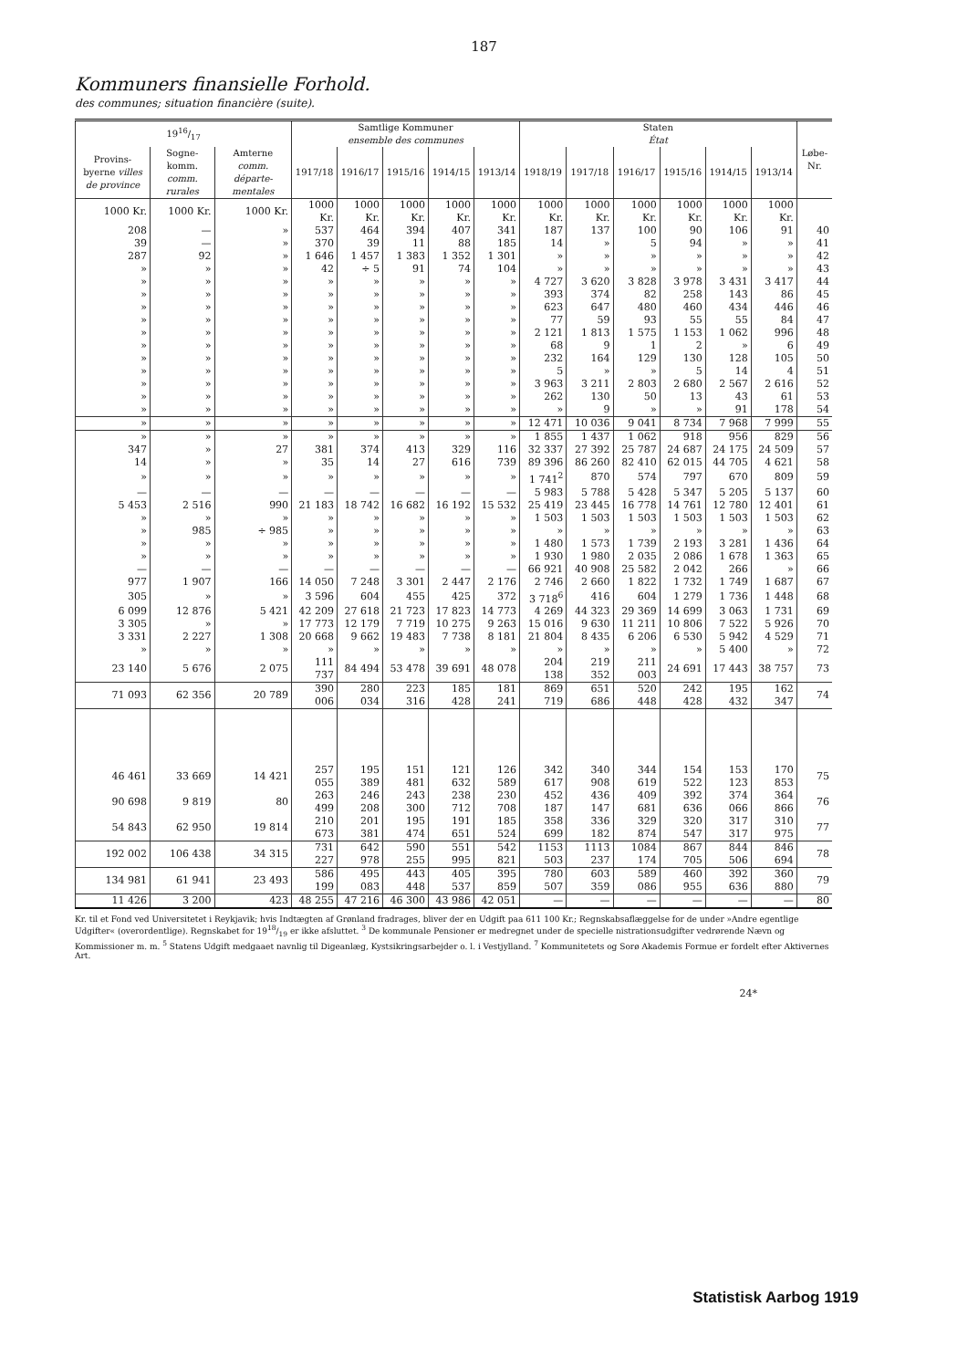187
Kommuners finansielle Forhold.
des communes; situation financière (suite).
| 1916/17 | | | Samtlige Kommuner ensemble des communes | | | | | Staten État | | | | | | Løbe-Nr. |
| --- | --- | --- | --- | --- | --- | --- | --- | --- | --- | --- | --- | --- | --- | --- |
| Provins-byerne villes de province | Sogne-komm. comm. rurales | Amterne comm. départe-mentales | 1917/18 | 1916/17 | 1915/16 | 1914/15 | 1913/14 | 1918/19 | 1917/18 | 1916/17 | 1915/16 | 1914/15 | 1913/14 | |
| 1000 Kr. | 1000 Kr. | 1000 Kr. | 1000 Kr. | 1000 Kr. | 1000 Kr. | 1000 Kr. | 1000 Kr. | 1000 Kr. | 1000 Kr. | 1000 Kr. | 1000 Kr. | 1000 Kr. | 1000 Kr. | |
| 208 | — | » | 537 | 464 | 394 | 407 | 341 | 187 | 137 | 100 | 90 | 106 | 91 | 40 |
| 39 | — | » | 370 | 39 | 11 | 88 | 185 | 14 | » | 5 | 94 | » | » | 41 |
| 287 | 92 | » | 1 646 | 1 457 | 1 383 | 1 352 | 1 301 | » | » | » | » | » | » | 42 |
| » | » | » | 42 | ÷ 5 | 91 | 74 | 104 | » | » | » | » | » | » | 43 |
| » | » | » | » | » | » | » | » | 4 727 | 3 620 | 3 828 | 3 978 | 3 431 | 3 417 | 44 |
| » | » | » | » | » | » | » | » | 393 | 374 | 82 | 258 | 143 | 86 | 45 |
| » | » | » | » | » | » | » | » | 623 | 647 | 480 | 460 | 434 | 446 | 46 |
| » | » | » | » | » | » | » | » | 77 | 59 | 93 | 55 | 55 | 84 | 47 |
| » | » | » | » | » | » | » | » | 2 121 | 1 813 | 1 575 | 1 153 | 1 062 | 996 | 48 |
| » | » | » | » | » | » | » | » | 68 | 9 | 1 | 2 | » | 6 | 49 |
| » | » | » | » | » | » | » | » | 232 | 164 | 129 | 130 | 128 | 105 | 50 |
| » | » | » | » | » | » | » | » | 5 | » | » | 5 | 14 | 4 | 51 |
| » | » | » | » | » | » | » | » | 3 963 | 3 211 | 2 803 | 2 680 | 2 567 | 2 616 | 52 |
| » | » | » | » | » | » | » | » | 262 | 130 | 50 | 13 | 43 | 61 | 53 |
| » | » | » | » | » | » | » | » | » | 9 | » | » | 91 | 178 | 54 |
| » | » | » | » | » | » | » | » | 12 471 | 10 036 | 9 041 | 8 734 | 7 968 | 7 999 | 55 |
| » | » | » | » | » | » | » | » | 1 855 | 1 437 | 1 062 | 918 | 956 | 829 | 56 |
| 347 | » | 27 | 381 | 374 | 413 | 329 | 116 | 32 337 | 27 392 | 25 787 | 24 687 | 24 175 | 24 509 | 57 |
| 14 | » | » | 35 | 14 | 27 | 616 | 739 | 89 396 | 86 260 | 82 410 | 62 015 | 44 705 | 4 621 | 58 |
| » | » | » | » | » | » | » | » | 1 741<sup>2</sup> | 870 | 574 | 797 | 670 | 809 | 59 |
| — | — | — | — | — | — | — | — | 5 983 | 5 788 | 5 428 | 5 347 | 5 205 | 5 137 | 60 |
| 5 453 | 2 516 | 990 | 21 183 | 18 742 | 16 682 | 16 192 | 15 532 | 25 419 | 23 445 | 16 778 | 14 761 | 12 780 | 12 401 | 61 |
| » | » | » | » | » | » | » | » | 1 503 | 1 503 | 1 503 | 1 503 | 1 503 | 1 503 | 62 |
| » | 985 | ÷ 985 | » | » | » | » | » | » | » | » | » | » | » | 63 |
| » | » | » | » | » | » | » | » | 1 480 | 1 573 | 1 739 | 2 193 | 3 281 | 1 436 | 64 |
| » | » | » | » | » | » | » | » | 1 930 | 1 980 | 2 035 | 2 086 | 1 678 | 1 363 | 65 |
| — | — | — | — | — | — | — | — | 66 921 | 40 908 | 25 582 | 2 042 | 266 | » | 66 |
| 977 | 1 907 | 166 | 14 050 | 7 248 | 3 301 | 2 447 | 2 176 | 2 746 | 2 660 | 1 822 | 1 732 | 1 749 | 1 687 | 67 |
| 305 | » | » | 3 596 | 604 | 455 | 425 | 372 | 3 718<sup>6</sup> | 416 | 604 | 1 279 | 1 736 | 1 448 | 68 |
| 6 099 | 12 876 | 5 421 | 42 209 | 27 618 | 21 723 | 17 823 | 14 773 | 4 269 | 44 323 | 29 369 | 14 699 | 3 063 | 1 731 | 69 |
| 3 305 | » | » | 17 773 | 12 179 | 7 719 | 10 275 | 9 263 | 15 016 | 9 630 | 11 211 | 10 806 | 7 522 | 5 926 | 70 |
| 3 331 | 2 227 | 1 308 | 20 668 | 9 662 | 19 483 | 7 738 | 8 181 | 21 804 | 8 435 | 6 206 | 6 530 | 5 942 | 4 529 | 71 |
| » | » | » | » | » | » | » | » | » | » | » | » | 5 400 | » | 72 |
| 23 140 | 5 676 | 2 075 | 111 737 | 84 494 | 53 478 | 39 691 | 48 078 | 204 138 | 219 352 | 211 003 | 24 691 | 17 443 | 38 757 | 73 |
| 71 093 | 62 356 | 20 789 | 390 006 | 280 034 | 223 316 | 185 428 | 181 241 | 869 719 | 651 686 | 520 448 | 242 428 | 195 432 | 162 347 | 74 |
| 46 461 | 33 669 | 14 421 | 257 055 | 195 389 | 151 481 | 121 632 | 126 589 | 342 617 | 340 908 | 344 619 | 154 522 | 153 123 | 170 853 | 75 |
| 90 698 | 9 819 | 80 | 263 499 | 246 208 | 243 300 | 238 712 | 230 708 | 452 187 | 436 147 | 409 681 | 392 636 | 374 066 | 364 866 | 76 |
| 54 843 | 62 950 | 19 814 | 210 673 | 201 381 | 195 474 | 191 651 | 185 524 | 358 699 | 336 182 | 329 874 | 320 547 | 317 317 | 310 975 | 77 |
| 192 002 | 106 438 | 34 315 | 731 227 | 642 978 | 590 255 | 551 995 | 542 821 | 1153 503 | 1113 237 | 1084 174 | 867 705 | 844 506 | 846 694 | 78 |
| 134 981 | 61 941 | 23 493 | 586 199 | 495 083 | 443 448 | 405 537 | 395 859 | 780 507 | 603 359 | 589 086 | 460 955 | 392 636 | 360 880 | 79 |
| 11 426 | 3 200 | 423 | 48 255 | 47 216 | 46 300 | 43 986 | 42 051 | — | — | — | — | — | — | 80 |
Kr. til et Fond ved Universitetet i Reykjavik; hvis Indtægten af Grønland fradrages, bliver der en Udgift paa 611 100 Kr.; Regnskabsaflæggelse for de under »Andre egentlige Udgifter« (overordentlige). Regnskabet for 1918/19 er ikke afsluttet. <sup>3</sup> De kommunale Pensioner er medregnet under de specielle nistrationsudgifter vedrørende Nævn og Kommissioner m. m. <sup>5</sup> Statens Udgift medgaaet navnlig til Digeanlæg, Kystsikringsarbejder o. l. i Vestjylland. <sup>7</sup> Kommunitetets og Sorø Akademis Formue er fordelt efter Aktivernes Art.
24*
Statistisk Aarbog 1919